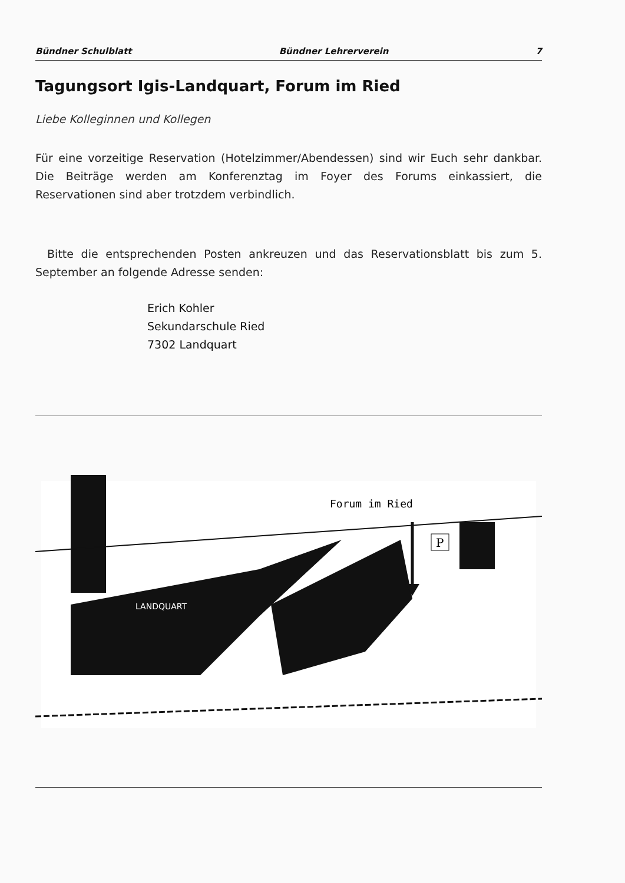Bündner Schulblatt Bündner Lehrerverein 7
Tagungsort Igis-Landquart, Forum im Ried
Liebe Kolleginnen und Kollegen
Für eine vorzeitige Reservation (Hotelzimmer/Abendessen) sind wir Euch sehr dankbar. Die Beiträge werden am Konferenztag im Foyer des Forums einkassiert, die Reservationen sind aber trotzdem verbindlich.
Bitte die entsprechenden Posten ankreuzen und das Reservationsblatt bis zum 5. September an folgende Adresse senden:
Erich Kohler
Sekundarschule Ried
7302 Landquart
P
Forum im Ried
LANDQUART